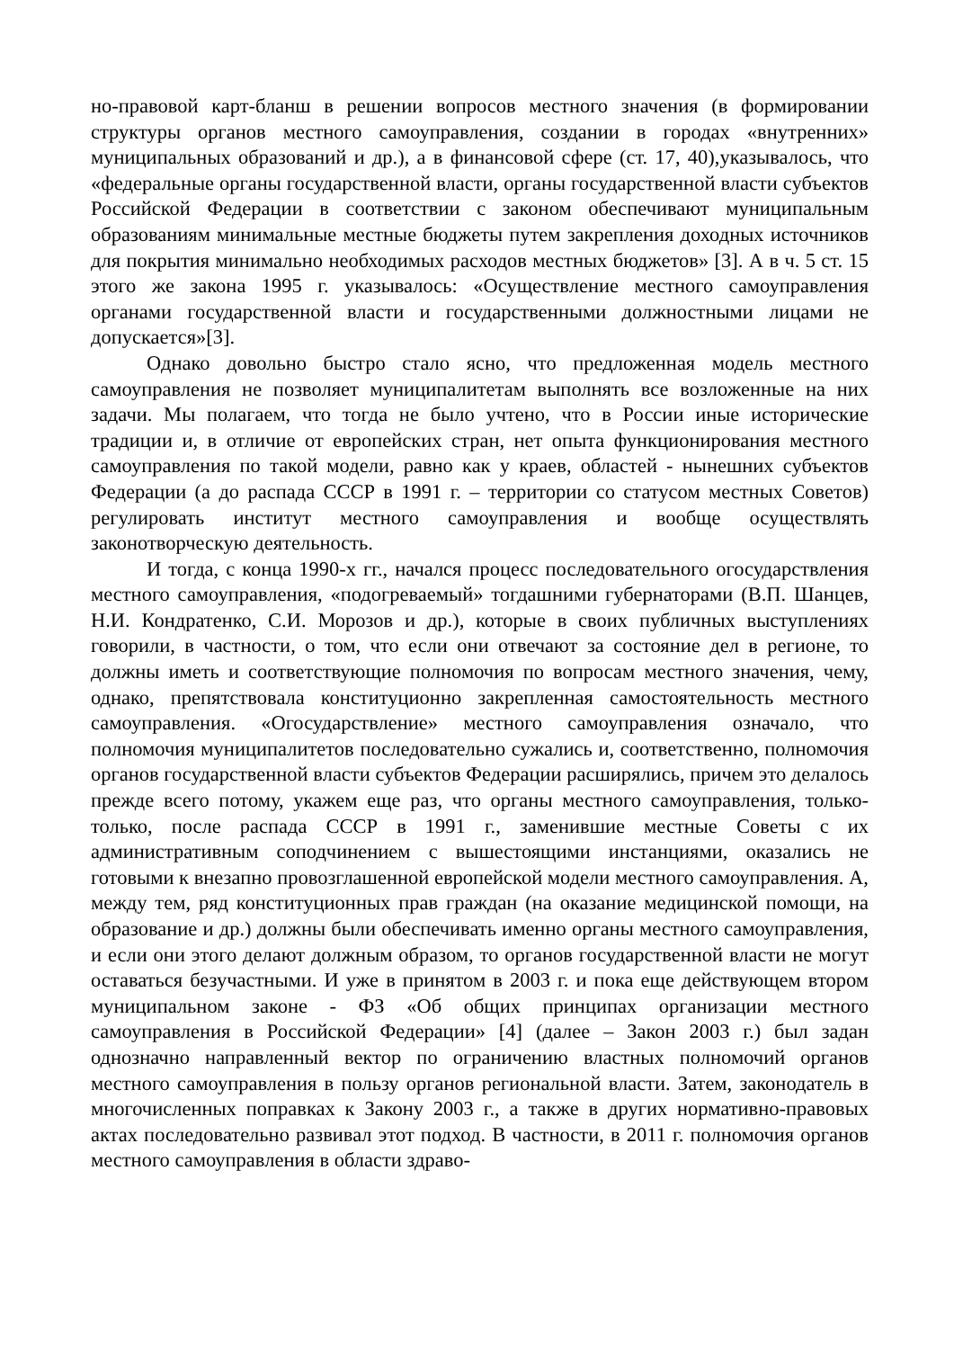но-правовой карт-бланш в решении вопросов местного значения (в формировании структуры органов местного самоуправления, создании в городах «внутренних» муниципальных образований и др.), а в финансовой сфере (ст. 17, 40),указывалось, что «федеральные органы государственной власти, органы государственной власти субъектов Российской Федерации в соответствии с законом обеспечивают муниципальным образованиям минимальные местные бюджеты путем закрепления доходных источников для покрытия минимально необходимых расходов местных бюджетов» [3]. А в ч. 5 ст. 15 этого же закона 1995 г. указывалось: «Осуществление местного самоуправления органами государственной власти и государственными должностными лицами не допускается»[3].
Однако довольно быстро стало ясно, что предложенная модель местного самоуправления не позволяет муниципалитетам выполнять все возложенные на них задачи. Мы полагаем, что тогда не было учтено, что в России иные исторические традиции и, в отличие от европейских стран, нет опыта функционирования местного самоуправления по такой модели, равно как у краев, областей - нынешних субъектов Федерации (а до распада СССР в 1991 г. – территории со статусом местных Советов) регулировать институт местного самоуправления и вообще осуществлять законотворческую деятельность.
И тогда, с конца 1990-х гг., начался процесс последовательного огосударствления местного самоуправления, «подогреваемый» тогдашними губернаторами (В.П. Шанцев, Н.И. Кондратенко, С.И. Морозов и др.), которые в своих публичных выступлениях говорили, в частности, о том, что если они отвечают за состояние дел в регионе, то должны иметь и соответствующие полномочия по вопросам местного значения, чему, однако, препятствовала конституционно закрепленная самостоятельность местного самоуправления. «Огосударствление» местного самоуправления означало, что полномочия муниципалитетов последовательно сужались и, соответственно, полномочия органов государственной власти субъектов Федерации расширялись, причем это делалось прежде всего потому, укажем еще раз, что органы местного самоуправления, только-только, после распада СССР в 1991 г., заменившие местные Советы с их административным соподчинением с вышестоящими инстанциями, оказались не готовыми к внезапно провозглашенной европейской модели местного самоуправления. А, между тем, ряд конституционных прав граждан (на оказание медицинской помощи, на образование и др.) должны были обеспечивать именно органы местного самоуправления, и если они этого делают должным образом, то органов государственной власти не могут оставаться безучастными. И уже в принятом в 2003 г. и пока еще действующем втором муниципальном законе - ФЗ «Об общих принципах организации местного самоуправления в Российской Федерации» [4] (далее – Закон 2003 г.) был задан однозначно направленный вектор по ограничению властных полномочий органов местного самоуправления в пользу органов региональной власти. Затем, законодатель в многочисленных поправках к Закону 2003 г., а также в других нормативно-правовых актах последовательно развивал этот подход. В частности, в 2011 г. полномочия органов местного самоуправления в области здраво-